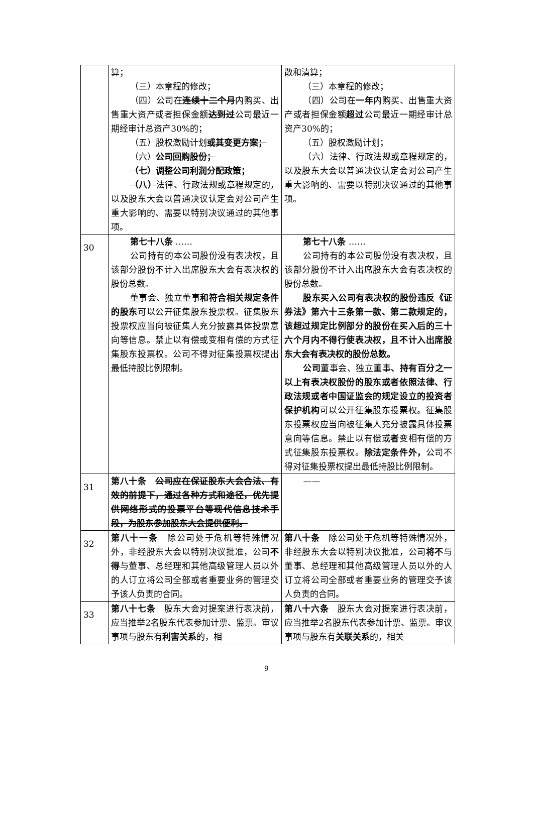| | 算； （三）本章程的修改； （四）公司在 连续十二个月 内购买、出售重大资产或者担保金额 达到过 公司最近一期经审计总资产30%的； （五）股权激励计划 或其变更方案； （六） 公司回购股份； （七）调整公司利润分配政策； （八） 法律、行政法规或章程规定的，以及股东大会以普通决议认定会对公司产生重大影响的、需要以特别决议通过的其他事项。 | 散和清算； （三）本章程的修改； （四）公司在 一年 内购买、出售重大资产或者担保金额 超过 公司最近一期经审计总资产30%的； （五）股权激励计划； （六）法律、行政法规或章程规定的，以及股东大会以普通决议认定会对公司产生重大影响的、需要以特别决议通过的其他事项。 |
| 30 | 第七十八条 …… 公司持有的本公司股份没有表决权，且该部分股份不计入出席股东大会有表决权的股份总数。 董事会、独立董事 和符合相关规定条件的股东 可以公开征集股东投票权。征集股东投票权应当向被征集人充分披露具体投票意向等信息。禁止以有偿或变相有偿的方式征集股东投票权。公司不得对征集投票权提出最低持股比例限制。 | 第七十八条 …… 公司持有的本公司股份没有表决权，且该部分股份不计入出席股东大会有表决权的股份总数。 股东买入公司有表决权的股份违反《证券法》第六十三条第一款、第二款规定的，该超过规定比例部分的股份在买入后的三十六个月内不得行使表决权，且不计入出席股东大会有表决权的股份总数。 公司 董事会、独立董事 、持有百分之一以上有表决权股份的股东或者依照法律、行政法规或者中国证监会的规定设立的投资者保护机构 可以公开征集股东投票权。征集股东投票权应当向被征集人充分披露具体投票意向等信息。禁止以有偿或 者 变相有偿的方式征集股东投票权。 除法定条件外， 公司不得对征集投票权提出最低持股比例限制。 |
| 31 | 第八十条 公司应在保证股东大会合法、有效的前提下，通过各种方式和途径，优先提供网络形式的投票平台等现代信息技术手段，为股东参加股东大会提供便利。 | —— |
| 32 | 第八十一条 除公司处于危机等特殊情况外，非经股东大会以特别决议批准，公司 不得 与董事、总经理和其他高级管理人员以外的人订立将公司全部或者重要业务的管理交予该人负责的合同。 | 第八十条 除公司处于危机等特殊情况外，非经股东大会以特别决议批准，公司 将不 与董事、总经理和其他高级管理人员以外的人订立将公司全部或者重要业务的管理交予该人负责的合同。 |
| 33 | 第八十七条 股东大会对提案进行表决前，应当推举2名股东代表参加计票、监票。审议事项与股东有 利害关系 的，相 | 第八十六条 股东大会对提案进行表决前，应当推举2名股东代表参加计票、监票。审议事项与股东有 关联关系 的，相关 |
9